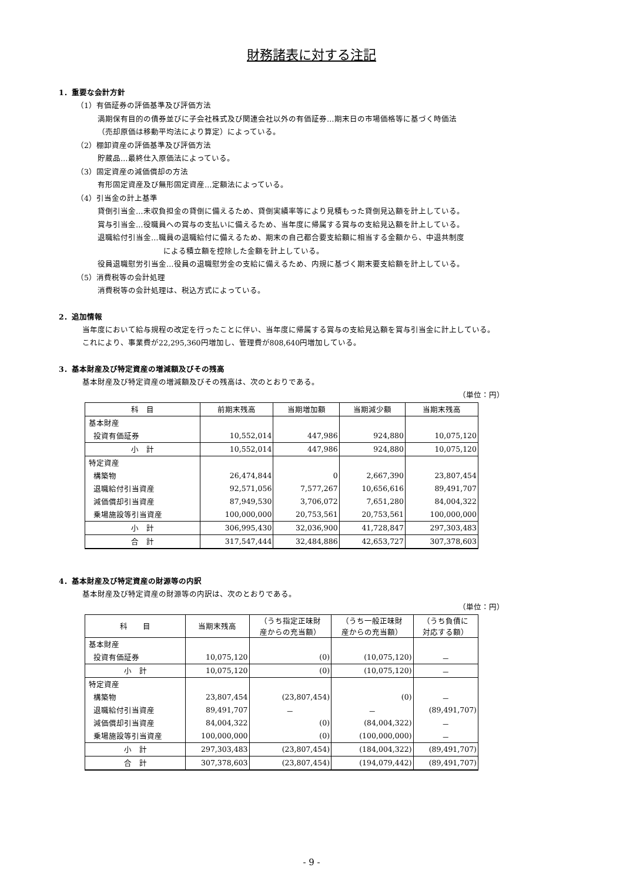財務諸表に対する注記
1．重要な会計方針
（1）有価証券の評価基準及び評価方法
満期保有目的の債券並びに子会社株式及び関連会社以外の有価証券…期末日の市場価格等に基づく時価法
（売却原価は移動平均法により算定）によっている。
（2）棚卸資産の評価基準及び評価方法
貯蔵品…最終仕入原価法によっている。
（3）固定資産の減価償却の方法
有形固定資産及び無形固定資産…定額法によっている。
（4）引当金の計上基準
貸倒引当金…未収負担金の貸倒に備えるため、貸倒実績率等により見積もった貸倒見込額を計上している。
賞与引当金…役職員への賞与の支払いに備えるため、当年度に帰属する賞与の支給見込額を計上している。
退職給付引当金…職員の退職給付に備えるため、期末の自己都合要支給額に相当する金額から、中退共制度
による積立額を控除した金額を計上している。
役員退職慰労引当金…役員の退職慰労金の支給に備えるため、内規に基づく期末要支給額を計上している。
（5）消費税等の会計処理
消費税等の会計処理は、税込方式によっている。
2．追加情報
当年度において給与規程の改定を行ったことに伴い、当年度に帰属する賞与の支給見込額を賞与引当金に計上している。
これにより、事業費が22,295,360円増加し、管理費が808,640円増加している。
3．基本財産及び特定資産の増減額及びその残高
基本財産及び特定資産の増減額及びその残高は、次のとおりである。
（単位：円）
| 科 目 | 前期末残高 | 当期増加額 | 当期減少額 | 当期末残高 |
| --- | --- | --- | --- | --- |
| 基本財産 | | | | |
| 投資有価証券 | 10,552,014 | 447,986 | 924,880 | 10,075,120 |
| 小 計 | 10,552,014 | 447,986 | 924,880 | 10,075,120 |
| 特定資産 | | | | |
| 構築物 | 26,474,844 | 0 | 2,667,390 | 23,807,454 |
| 退職給付引当資産 | 92,571,056 | 7,577,267 | 10,656,616 | 89,491,707 |
| 減価償却引当資産 | 87,949,530 | 3,706,072 | 7,651,280 | 84,004,322 |
| 乗場施設等引当資産 | 100,000,000 | 20,753,561 | 20,753,561 | 100,000,000 |
| 小 計 | 306,995,430 | 32,036,900 | 41,728,847 | 297,303,483 |
| 合 計 | 317,547,444 | 32,484,886 | 42,653,727 | 307,378,603 |
4．基本財産及び特定資産の財源等の内訳
基本財産及び特定資産の財源等の内訳は、次のとおりである。
（単位：円）
| 科 目 | 当期末残高 | （うち指定正味財 産からの充当額） | （うち一般正味財 産からの充当額） | （うち負債に 対応する額） |
| --- | --- | --- | --- | --- |
| 基本財産 | | | | |
| 投資有価証券 | 10,075,120 | (0) | (10,075,120) | － |
| 小 計 | 10,075,120 | (0) | (10,075,120) | － |
| 特定資産 | | | | |
| 構築物 | 23,807,454 | (23,807,454) | (0) | － |
| 退職給付引当資産 | 89,491,707 | － | － | (89,491,707) |
| 減価償却引当資産 | 84,004,322 | (0) | (84,004,322) | － |
| 乗場施設等引当資産 | 100,000,000 | (0) | (100,000,000) | － |
| 小 計 | 297,303,483 | (23,807,454) | (184,004,322) | (89,491,707) |
| 合 計 | 307,378,603 | (23,807,454) | (194,079,442) | (89,491,707) |
- 9 -